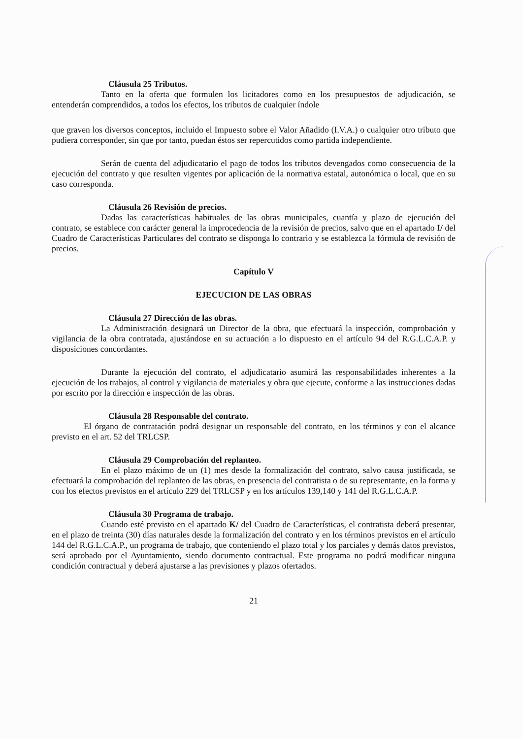Cláusula 25 Tributos.
Tanto en la oferta que formulen los licitadores como en los presupuestos de adjudicación, se entenderán comprendidos, a todos los efectos, los tributos de cualquier índole
que graven los diversos conceptos, incluido el Impuesto sobre el Valor Añadido (I.V.A.) o cualquier otro tributo que pudiera corresponder, sin que por tanto, puedan éstos ser repercutidos como partida independiente.
Serán de cuenta del adjudicatario el pago de todos los tributos devengados como consecuencia de la ejecución del contrato y que resulten vigentes por aplicación de la normativa estatal, autonómica o local, que en su caso corresponda.
Cláusula 26 Revisión de precios.
Dadas las características habituales de las obras municipales, cuantía y plazo de ejecución del contrato, se establece con carácter general la improcedencia de la revisión de precios, salvo que en el apartado I/ del Cuadro de Características Particulares del contrato se disponga lo contrario y se establezca la fórmula de revisión de precios.
Capítulo V
EJECUCION DE LAS OBRAS
Cláusula 27 Dirección de las obras.
La Administración designará un Director de la obra, que efectuará la inspección, comprobación y vigilancia de la obra contratada, ajustándose en su actuación a lo dispuesto en el artículo 94 del R.G.L.C.A.P. y disposiciones concordantes.
Durante la ejecución del contrato, el adjudicatario asumirá las responsabilidades inherentes a la ejecución de los trabajos, al control y vigilancia de materiales y obra que ejecute, conforme a las instrucciones dadas por escrito por la dirección e inspección de las obras.
Cláusula 28 Responsable del contrato.
El órgano de contratación podrá designar un responsable del contrato, en los términos y con el alcance previsto en el art. 52 del TRLCSP.
Cláusula 29 Comprobación del replanteo.
En el plazo máximo de un (1) mes desde la formalización del contrato, salvo causa justificada, se efectuará la comprobación del replanteo de las obras, en presencia del contratista o de su representante, en la forma y con los efectos previstos en el artículo 229 del TRLCSP y en los artículos 139,140 y 141 del R.G.L.C.A.P.
Cláusula 30 Programa de trabajo.
Cuando esté previsto en el apartado K/ del Cuadro de Características, el contratista deberá presentar, en el plazo de treinta (30) días naturales desde la formalización del contrato y en los términos previstos en el artículo 144 del R.G.L.C.A.P., un programa de trabajo, que conteniendo el plazo total y los parciales y demás datos previstos, será aprobado por el Ayuntamiento, siendo documento contractual. Este programa no podrá modificar ninguna condición contractual y deberá ajustarse a las previsiones y plazos ofertados.
21